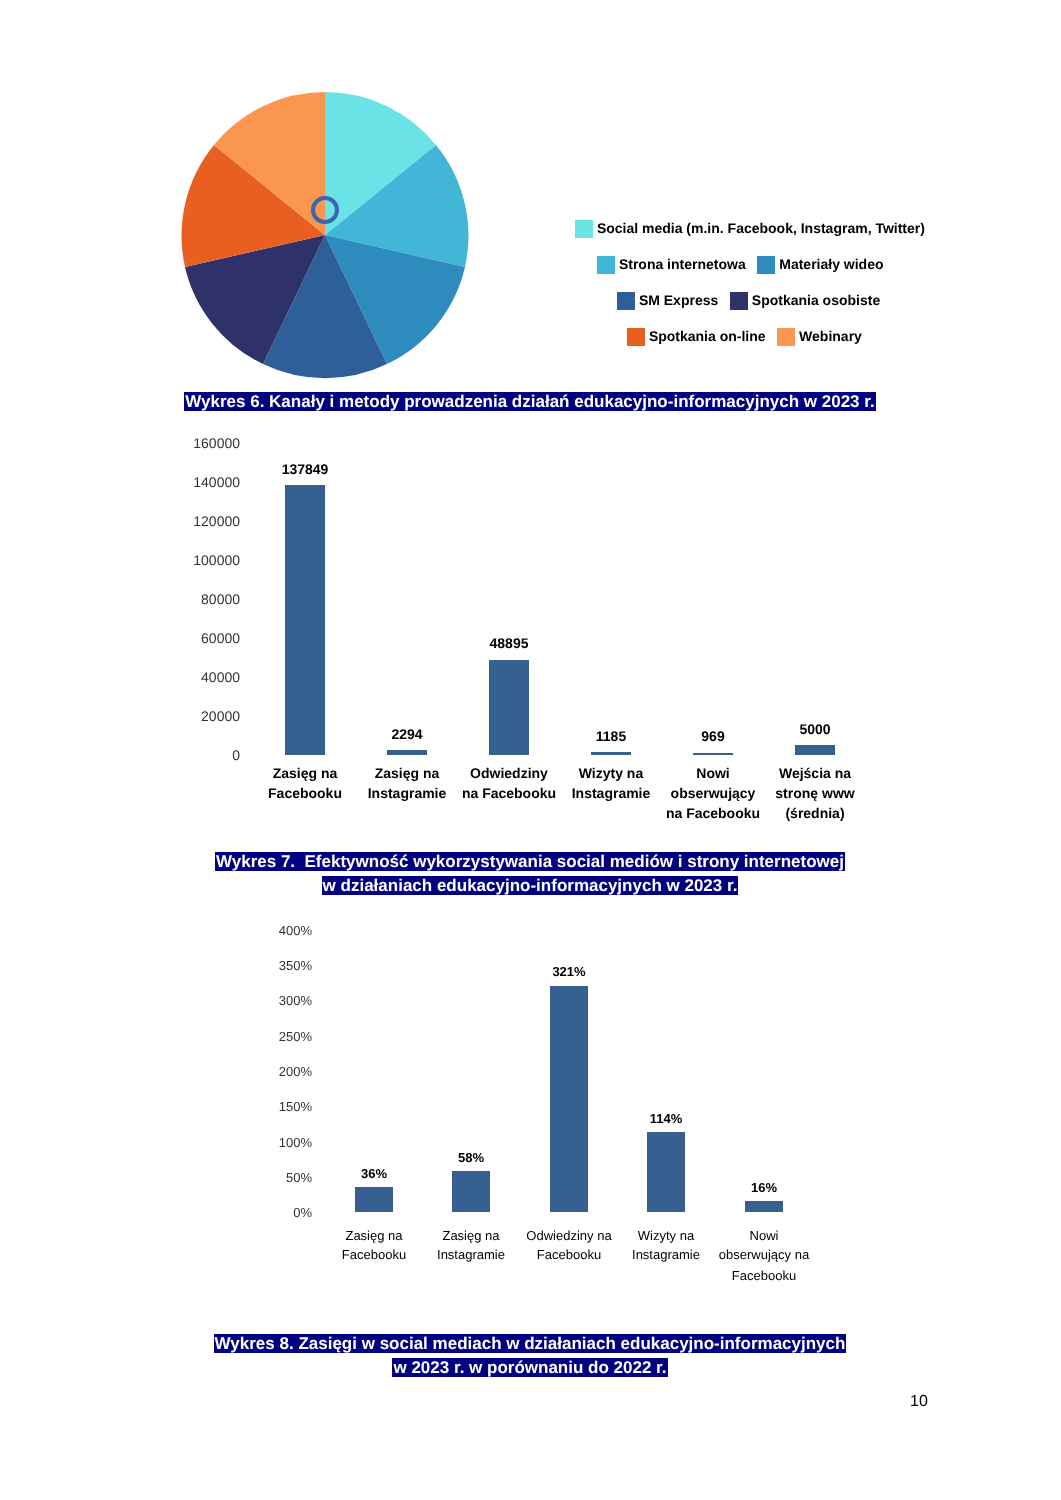Social media (m.in. Facebook, Instagram, Twitter)
Strona internetowa Materiały wideo
SM Express Spotkania osobiste
Spotkania on-line Webinary
Wykres 6. Kanały i metody prowadzenia działań edukacyjno-informacyjnych w 2023 r.
160000
140000
120000
100000
80000
60000
40000
20000
0
137849
2294
48895
1185
969
5000
Zasięg na
Facebooku
Zasięg na
Instagramie
Odwiedziny
na Facebooku
Wizyty na
Instagramie
Nowi
obserwujący
na Facebooku
Wejścia na
stronę www
(średnia)
Wykres 7. Efektywność wykorzystywania social mediów i strony internetowej
w działaniach edukacyjno-informacyjnych w 2023 r.
400%
350%
300%
250%
200%
150%
100%
50%
0%
36%
58%
321%
114%
16%
Zasięg na
Facebooku
Zasięg na
Instagramie
Odwiedziny na
Facebooku
Wizyty na
Instagramie
Nowi
obserwujący na
Facebooku
Wykres 8. Zasięgi w social mediach w działaniach edukacyjno-informacyjnych
w 2023 r. w porównaniu do 2022 r.
10